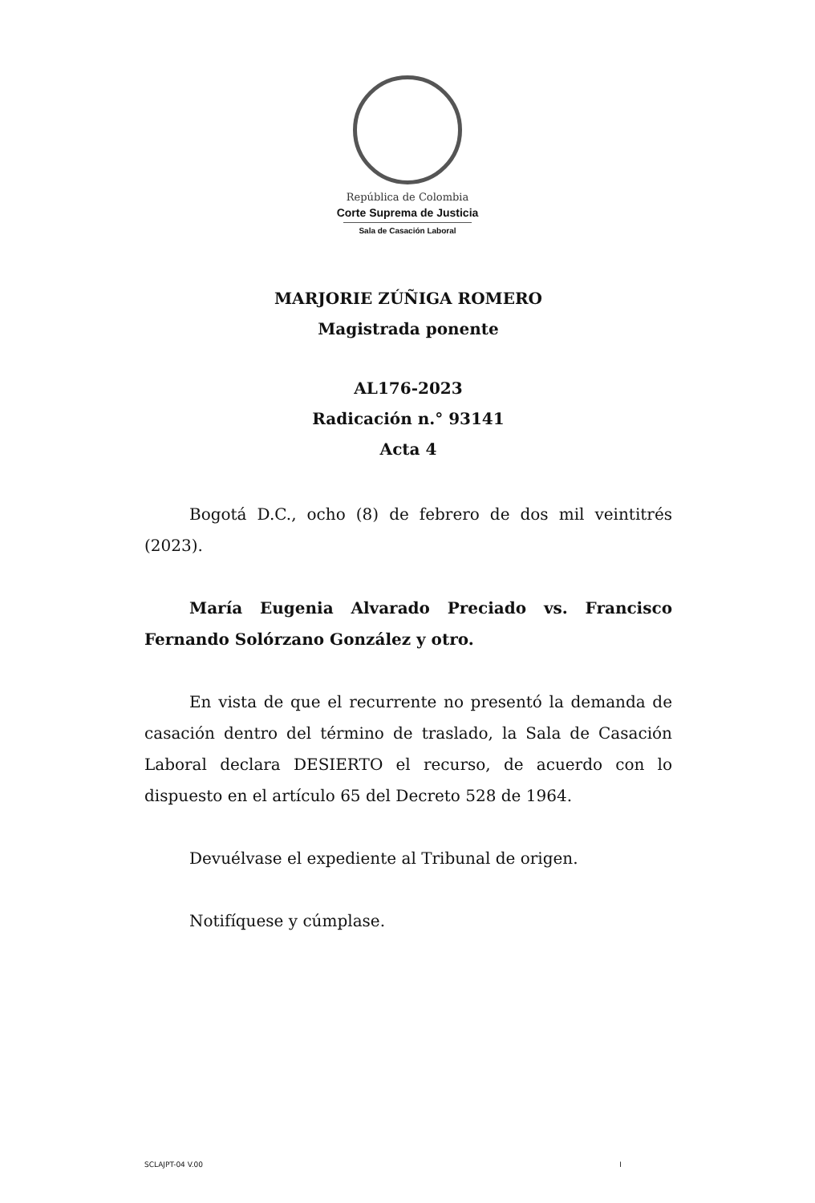República de Colombia
Corte Suprema de Justicia
Sala de Casación Laboral
MARJORIE ZÚÑIGA ROMERO
Magistrada ponente
AL176-2023
Radicación n.° 93141
Acta 4
Bogotá D.C., ocho (8) de febrero de dos mil veintitrés (2023).
María Eugenia Alvarado Preciado vs. Francisco Fernando Solórzano González y otro.
En vista de que el recurrente no presentó la demanda de casación dentro del término de traslado, la Sala de Casación Laboral declara DESIERTO el recurso, de acuerdo con lo dispuesto en el artículo 65 del Decreto 528 de 1964.
Devuélvase el expediente al Tribunal de origen.
Notifíquese y cúmplase.
SCLAJPT-04 V.00 I